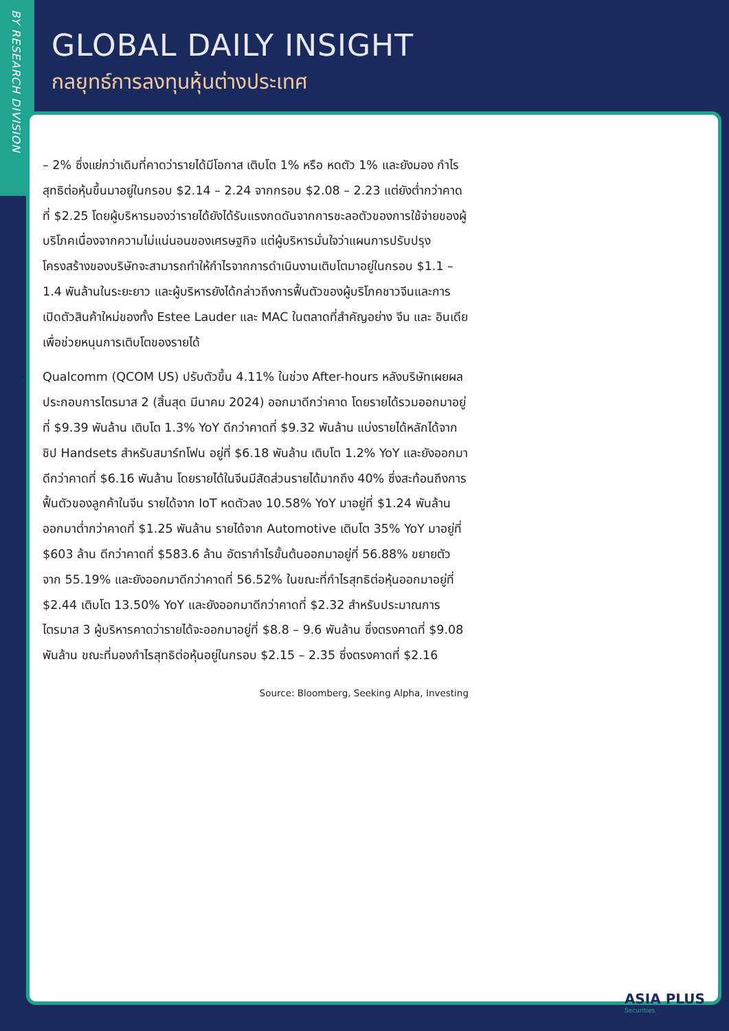BY RESEARCH DIVISION
GLOBAL DAILY INSIGHT
กลยุทธ์การลงทุนหุ้นต่างประเทศ
– 2% ซึ่งแย่กว่าเดิมที่คาดว่ารายได้มีโอกาส เติบโต 1% หรือ หดตัว 1% และยังมอง กำไรสุทธิต่อหุ้นขึ้นมาอยู่ในกรอบ $2.14 – 2.24 จากกรอบ $2.08 – 2.23 แต่ยังต่ำกว่าคาดที่ $2.25 โดยผู้บริหารมองว่ารายได้ยังได้รับแรงกดดันจากการชะลอตัวของการใช้จ่ายของผู้บริโภคเนื่องจากความไม่แน่นอนของเศรษฐกิจ แต่ผู้บริหารมั่นใจว่าแผนการปรับปรุงโครงสร้างของบริษัทจะสามารถทำให้กำไรจากการดำเนินงานเติบโตมาอยู่ในกรอบ $1.1 – 1.4 พันล้านในระยะยาว และผู้บริหารยังได้กล่าวถึงการฟื้นตัวของผู้บริโภคชาวจีนและการเปิดตัวสินค้าใหม่ของทั้ง Estee Lauder และ MAC ในตลาดที่สำคัญอย่าง จีน และ อินเดีย เพื่อช่วยหนุนการเติบโตของรายได้
- Qualcomm (QCOM US) ปรับตัวขึ้น 4.11% ในช่วง After-hours หลังบริษัทเผยผลประกอบการไตรมาส 2 (สิ้นสุด มีนาคม 2024) ออกมาดีกว่าคาด โดยรายได้รวมออกมาอยู่ที่ $9.39 พันล้าน เติบโต 1.3% YoY ดีกว่าคาดที่ $9.32 พันล้าน แบ่งรายได้หลักได้จากชิป Handsets สำหรับสมาร์ทโฟน อยู่ที่ $6.18 พันล้าน เติบโต 1.2% YoY และยังออกมาดีกว่าคาดที่ $6.16 พันล้าน โดยรายได้ในจีนมีสัดส่วนรายได้มากถึง 40% ซึ่งสะท้อนถึงการฟื้นตัวของลูกค้าในจีน รายได้จาก IoT หดตัวลง 10.58% YoY มาอยู่ที่ $1.24 พันล้าน ออกมาต่ำกว่าคาดที่ $1.25 พันล้าน รายได้จาก Automotive เติบโต 35% YoY มาอยู่ที่ $603 ล้าน ดีกว่าคาดที่ $583.6 ล้าน อัตรากำไรขั้นต้นออกมาอยู่ที่ 56.88% ขยายตัวจาก 55.19% และยังออกมาดีกว่าคาดที่ 56.52% ในขณะที่กำไรสุทธิต่อหุ้นออกมาอยู่ที่ $2.44 เติบโต 13.50% YoY และยังออกมาดีกว่าคาดที่ $2.32 สำหรับประมาณการไตรมาส 3 ผู้บริหารคาดว่ารายได้จะออกมาอยู่ที่ $8.8 – 9.6 พันล้าน ซึ่งตรงคาดที่ $9.08 พันล้าน ขณะที่มองกำไรสุทธิต่อหุ้นอยู่ในกรอบ $2.15 – 2.35 ซึ่งตรงคาดที่ $2.16
Source: Bloomberg, Seeking Alpha, Investing
ASIA PLUS
Securities